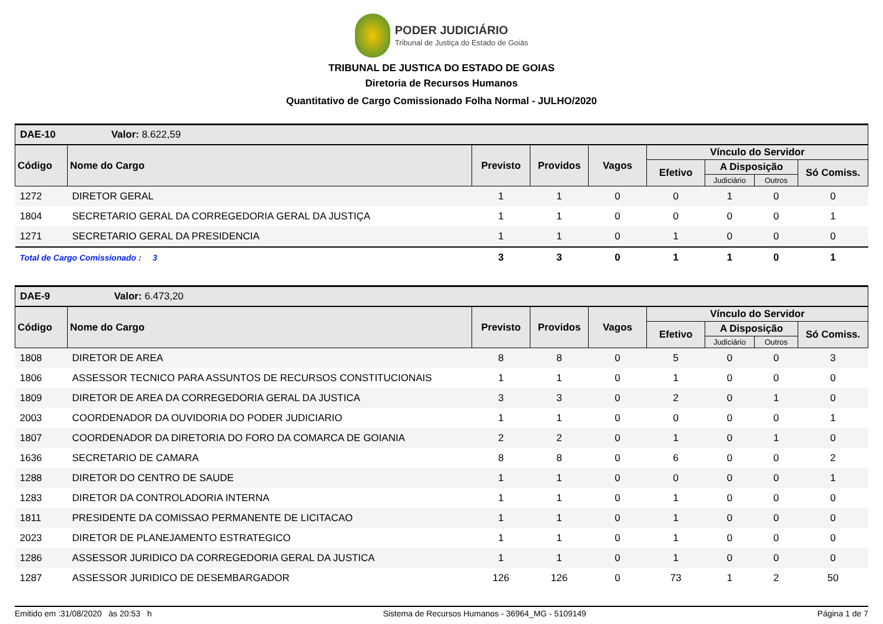PODER JUDICIÁRIO
Tribunal de Justiça do Estado de Goiás
TRIBUNAL DE JUSTICA DO ESTADO DE GOIAS
Diretoria de Recursos Humanos
Quantitativo de Cargo Comissionado Folha Normal - JULHO/2020
| DAE-10 Valor: 8.622,59 | | | | | | | | |
| Código | Nome do Cargo | Previsto | Providos | Vagos | Vínculo do Servidor | | | |
| | | | | | Efetivo | A Disposição | | Só Comiss. |
| | | | | | | Judiciário | Outros | |
| 1272 | DIRETOR GERAL | 1 | 1 | 0 | 0 | 1 | 0 | 0 |
| 1804 | SECRETARIO GERAL DA CORREGEDORIA GERAL DA JUSTIÇA | 1 | 1 | 0 | 0 | 0 | 0 | 1 |
| 1271 | SECRETARIO GERAL DA PRESIDENCIA | 1 | 1 | 0 | 1 | 0 | 0 | 0 |
| Total de Cargo Comissionado : 3 | | 3 | 3 | 0 | 1 | 1 | 0 | 1 |
| DAE-9 Valor: 6.473,20 | | | | | | | | |
| Código | Nome do Cargo | Previsto | Providos | Vagos | Vínculo do Servidor | | | |
| | | | | | Efetivo | A Disposição | | Só Comiss. |
| | | | | | | Judiciário | Outros | |
| 1808 | DIRETOR DE AREA | 8 | 8 | 0 | 5 | 0 | 0 | 3 |
| 1806 | ASSESSOR TECNICO PARA ASSUNTOS DE RECURSOS CONSTITUCIONAIS | 1 | 1 | 0 | 1 | 0 | 0 | 0 |
| 1809 | DIRETOR DE AREA DA CORREGEDORIA GERAL DA JUSTICA | 3 | 3 | 0 | 2 | 0 | 1 | 0 |
| 2003 | COORDENADOR DA OUVIDORIA DO PODER JUDICIARIO | 1 | 1 | 0 | 0 | 0 | 0 | 1 |
| 1807 | COORDENADOR DA DIRETORIA DO FORO DA COMARCA DE GOIANIA | 2 | 2 | 0 | 1 | 0 | 1 | 0 |
| 1636 | SECRETARIO DE CAMARA | 8 | 8 | 0 | 6 | 0 | 0 | 2 |
| 1288 | DIRETOR DO CENTRO DE SAUDE | 1 | 1 | 0 | 0 | 0 | 0 | 1 |
| 1283 | DIRETOR DA CONTROLADORIA INTERNA | 1 | 1 | 0 | 1 | 0 | 0 | 0 |
| 1811 | PRESIDENTE DA COMISSAO PERMANENTE DE LICITACAO | 1 | 1 | 0 | 1 | 0 | 0 | 0 |
| 2023 | DIRETOR DE PLANEJAMENTO ESTRATEGICO | 1 | 1 | 0 | 1 | 0 | 0 | 0 |
| 1286 | ASSESSOR JURIDICO DA CORREGEDORIA GERAL DA JUSTICA | 1 | 1 | 0 | 1 | 0 | 0 | 0 |
| 1287 | ASSESSOR JURIDICO DE DESEMBARGADOR | 126 | 126 | 0 | 73 | 1 | 2 | 50 |
Emitido em :31/08/2020 às 20:53 h Sistema de Recursos Humanos - 36964_MG - 5109149 Página 1 de 7